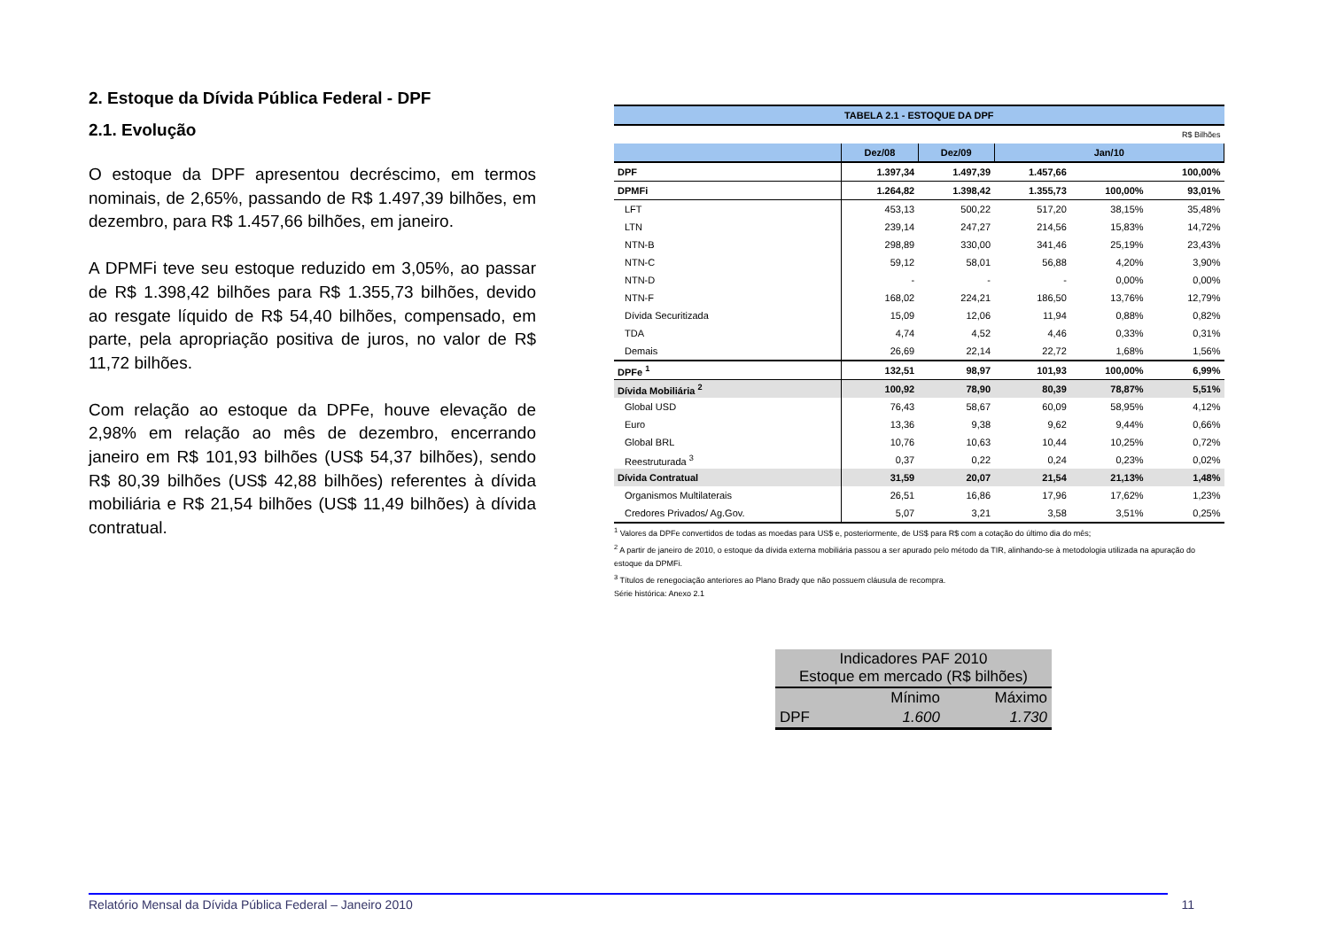2. Estoque da Dívida Pública Federal - DPF
2.1. Evolução
O estoque da DPF apresentou decréscimo, em termos nominais, de 2,65%, passando de R$ 1.497,39 bilhões, em dezembro, para R$ 1.457,66 bilhões, em janeiro.
A DPMFi teve seu estoque reduzido em 3,05%, ao passar de R$ 1.398,42 bilhões para R$ 1.355,73 bilhões, devido ao resgate líquido de R$ 54,40 bilhões, compensado, em parte, pela apropriação positiva de juros, no valor de R$ 11,72 bilhões.
Com relação ao estoque da DPFe, houve elevação de 2,98% em relação ao mês de dezembro, encerrando janeiro em R$ 101,93 bilhões (US$ 54,37 bilhões), sendo R$ 80,39 bilhões (US$ 42,88 bilhões) referentes à dívida mobiliária e R$ 21,54 bilhões (US$ 11,49 bilhões) à dívida contratual.
| TABELA 2.1 - ESTOQUE DA DPF | | | | | |
| R$ Bilhões | | | | | |
| | Dez/08 | Dez/09 | Jan/10 | | |
| DPF | 1.397,34 | 1.497,39 | 1.457,66 | | 100,00% |
| DPMFi | 1.264,82 | 1.398,42 | 1.355,73 | 100,00% | 93,01% |
| LFT | 453,13 | 500,22 | 517,20 | 38,15% | 35,48% |
| LTN | 239,14 | 247,27 | 214,56 | 15,83% | 14,72% |
| NTN-B | 298,89 | 330,00 | 341,46 | 25,19% | 23,43% |
| NTN-C | 59,12 | 58,01 | 56,88 | 4,20% | 3,90% |
| NTN-D | - | - | - | 0,00% | 0,00% |
| NTN-F | 168,02 | 224,21 | 186,50 | 13,76% | 12,79% |
| Dívida Securitizada | 15,09 | 12,06 | 11,94 | 0,88% | 0,82% |
| TDA | 4,74 | 4,52 | 4,46 | 0,33% | 0,31% |
| Demais | 26,69 | 22,14 | 22,72 | 1,68% | 1,56% |
| DPFe <sup>1</sup> | 132,51 | 98,97 | 101,93 | 100,00% | 6,99% |
| Dívida Mobiliária <sup>2</sup> | 100,92 | 78,90 | 80,39 | 78,87% | 5,51% |
| Global USD | 76,43 | 58,67 | 60,09 | 58,95% | 4,12% |
| Euro | 13,36 | 9,38 | 9,62 | 9,44% | 0,66% |
| Global BRL | 10,76 | 10,63 | 10,44 | 10,25% | 0,72% |
| Reestruturada <sup>3</sup> | 0,37 | 0,22 | 0,24 | 0,23% | 0,02% |
| Dívida Contratual | 31,59 | 20,07 | 21,54 | 21,13% | 1,48% |
| Organismos Multilaterais | 26,51 | 16,86 | 17,96 | 17,62% | 1,23% |
| Credores Privados/ Ag.Gov. | 5,07 | 3,21 | 3,58 | 3,51% | 0,25% |
<sup>1</sup> Valores da DPFe convertidos de todas as moedas para US$ e, posteriormente, de US$ para R$ com a cotação do último dia do mês;
<sup>2</sup> A partir de janeiro de 2010, o estoque da dívida externa mobiliária passou a ser apurado pelo método da TIR, alinhando-se à metodologia utilizada na apuração do estoque da DPMFi.
<sup>3</sup> Títulos de renegociação anteriores ao Plano Brady que não possuem cláusula de recompra.
Série histórica: Anexo 2.1
| Indicadores PAF 2010 Estoque em mercado (R$ bilhões) | | |
| | Mínimo | Máximo |
| DPF | 1.600 | 1.730 |
Relatório Mensal da Dívida Pública Federal – Janeiro 2010 11